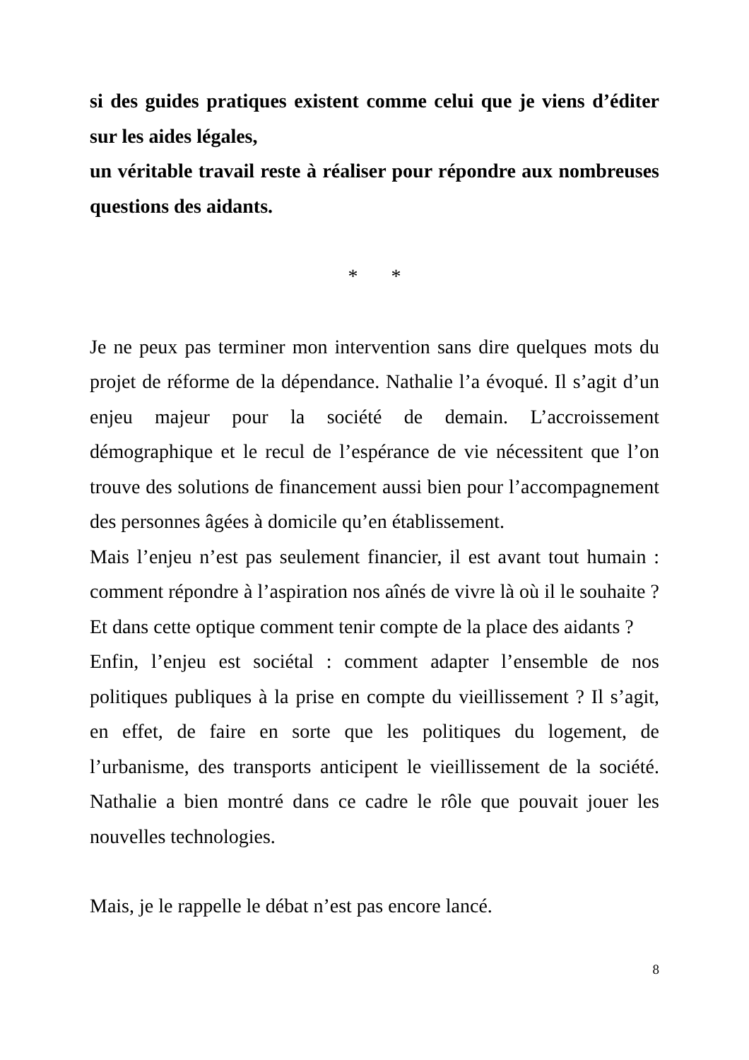si des guides pratiques existent comme celui que je viens d’éditer sur les aides légales,
un véritable travail reste à réaliser pour répondre aux nombreuses questions des aidants.
* *
Je ne peux pas terminer mon intervention sans dire quelques mots du projet de réforme de la dépendance. Nathalie l’a évoqué. Il s’agit d’un enjeu majeur pour la société de demain. L’accroissement démographique et le recul de l’espérance de vie nécessitent que l’on trouve des solutions de financement aussi bien pour l’accompagnement des personnes âgées à domicile qu’en établissement.
Mais l’enjeu n’est pas seulement financier, il est avant tout humain : comment répondre à l’aspiration nos aînés de vivre là où il le souhaite ? Et dans cette optique comment tenir compte de la place des aidants ?
Enfin, l’enjeu est sociétal : comment adapter l’ensemble de nos politiques publiques à la prise en compte du vieillissement ? Il s’agit, en effet, de faire en sorte que les politiques du logement, de l’urbanisme, des transports anticipent le vieillissement de la société. Nathalie a bien montré dans ce cadre le rôle que pouvait jouer les nouvelles technologies.
Mais, je le rappelle le débat n’est pas encore lancé.
8